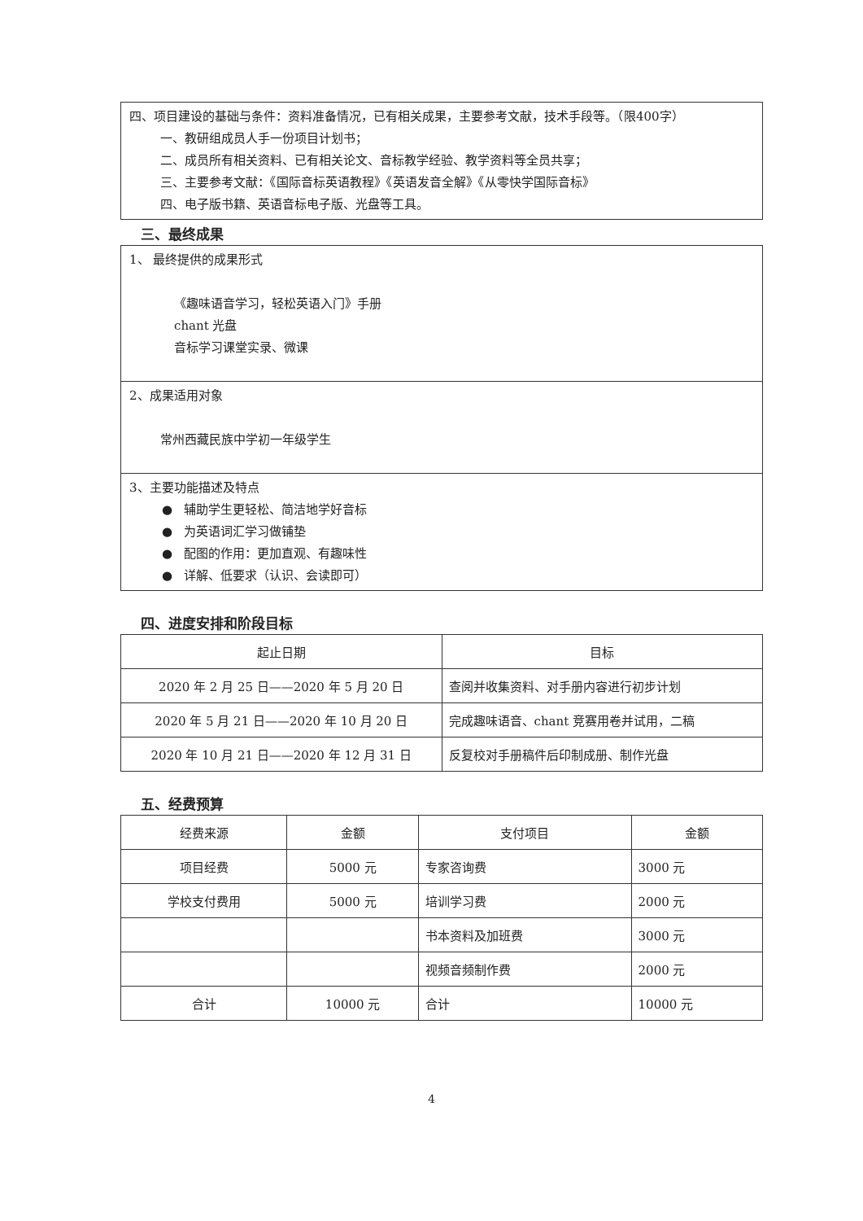四、项目建设的基础与条件：资料准备情况，已有相关成果，主要参考文献，技术手段等。（限400字）
一、教研组成员人手一份项目计划书；
二、成员所有相关资料、已有相关论文、音标教学经验、教学资料等全员共享；
三、主要参考文献：《国际音标英语教程》《英语发音全解》《从零快学国际音标》
四、电子版书籍、英语音标电子版、光盘等工具。
三、最终成果
1、 最终提供的成果形式
《趣味语音学习，轻松英语入门》手册
chant 光盘
音标学习课堂实录、微课
2、成果适用对象
常州西藏民族中学初一年级学生
3、主要功能描述及特点
● 辅助学生更轻松、简洁地学好音标
● 为英语词汇学习做铺垫
● 配图的作用：更加直观、有趣味性
● 详解、低要求（认识、会读即可）
四、进度安排和阶段目标
| 起止日期 | 目标 |
| --- | --- |
| 2020 年 2 月 25 日——2020 年 5 月 20 日 | 查阅并收集资料、对手册内容进行初步计划 |
| 2020 年 5 月 21 日——2020 年 10 月 20 日 | 完成趣味语音、chant 竞赛用卷并试用，二稿 |
| 2020 年 10 月 21 日——2020 年 12 月 31 日 | 反复校对手册稿件后印制成册、制作光盘 |
五、经费预算
| 经费来源 | 金额 | 支付项目 | 金额 |
| --- | --- | --- | --- |
| 项目经费 | 5000 元 | 专家咨询费 | 3000 元 |
| 学校支付费用 | 5000 元 | 培训学习费 | 2000 元 |
| | | 书本资料及加班费 | 3000 元 |
| | | 视频音频制作费 | 2000 元 |
| 合计 | 10000 元 | 合计 | 10000 元 |
4